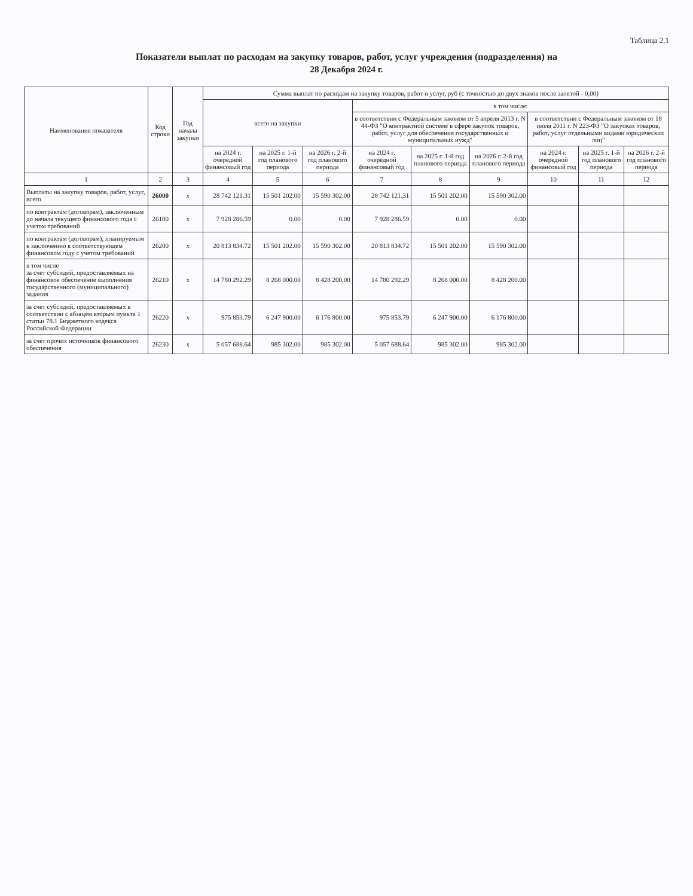Таблица 2.1
Показатели выплат по расходам на закупку товаров, работ, услуг учреждения (подразделения) на
28 Декабря 2024 г.
| Наименование показателя | Код строки | Год начала закупки | Сумма выплат по расходам на закупку товаров, работ и услуг, руб (с точностью до двух знаков после запятой - 0,00) | | | | | | | | |
| --- | --- | --- | --- | --- | --- | --- | --- | --- | --- | --- | --- |
| | | | всего на закупки | | | в том числе: | | | | | |
| | | | | | | в соответствии с Федеральным законом от 5 апреля 2013 г. N 44-ФЗ "О контрактной системе в сфере закупок товаров, работ, услуг для обеспечения государственных и муниципальных нужд" | | | в соответствии с Федеральным законом от 18 июля 2011 г. N 223-ФЗ "О закупках товаров, работ, услуг отдельными видами юридических лиц" | | |
| | | | на 2024 г. очередной финансовый год | на 2025 г. 1-й год планового периода | на 2026 г. 2-й год планового периода | на 2024 г. очередной финансовый год | на 2025 г. 1-й год планового периода | на 2026 г. 2-й год планового периода | на 2024 г. очередной финансовый год | на 2025 г. 1-й год планового периода | на 2026 г. 2-й год планового периода |
| 1 | 2 | 3 | 4 | 5 | 6 | 7 | 8 | 9 | 10 | 11 | 12 |
| Выплаты на закупку товаров, работ, услуг, всего | 26000 | x | 28 742 121.31 | 15 501 202.00 | 15 590 302.00 | 28 742 121.31 | 15 501 202.00 | 15 590 302.00 | | | |
| по контрактам (договорам), заключенным до начала текущего финансового года с учетом требований | 26100 | x | 7 928 286.59 | 0.00 | 0.00 | 7 928 286.59 | 0.00 | 0.00 | | | |
| по контрактам (договорам), планируемым к заключению в соответствующем финансовом году с учетом требований | 26200 | x | 20 813 834.72 | 15 501 202.00 | 15 590 302.00 | 20 813 834.72 | 15 501 202.00 | 15 590 302.00 | | | |
| в том числе за счет субсидий, предоставляемых на финансовое обеспечение выполнения государственного (муниципального) задания | 26210 | x | 14 780 292.29 | 8 268 000.00 | 8 428 200.00 | 14 780 292.29 | 8 268 000.00 | 8 428 200.00 | | | |
| за счет субсидий, предоставляемых в соответствии с абзацем вторым пункта 1 статьи 78.1 Бюджетного кодекса Российской Федерации | 26220 | x | 975 853.79 | 6 247 900.00 | 6 176 800.00 | 975 853.79 | 6 247 900.00 | 6 176 800.00 | | | |
| за счет прочих источников финансового обеспечения | 26230 | x | 5 057 688.64 | 985 302.00 | 985 302.00 | 5 057 688.64 | 985 302.00 | 985 302.00 | | | |